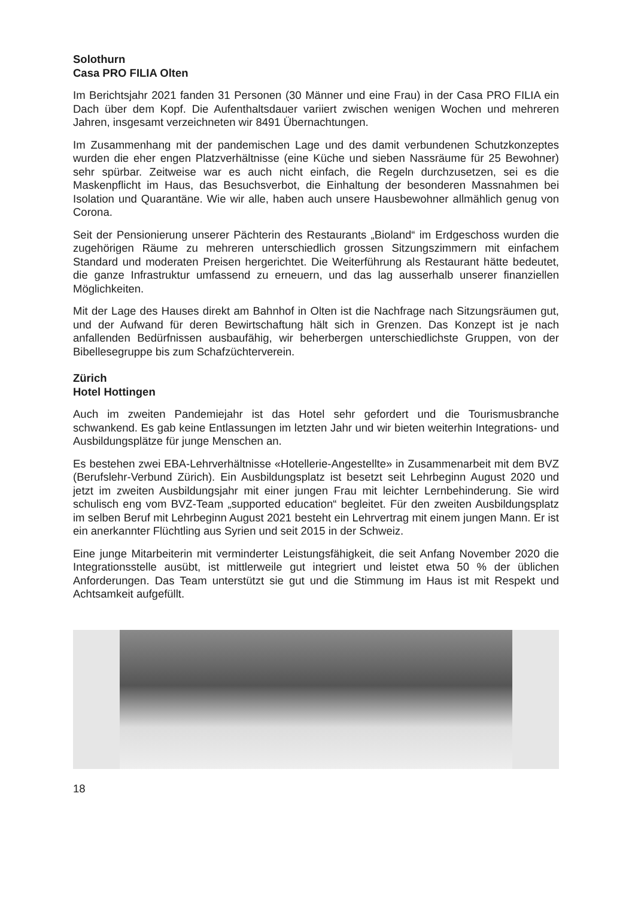Solothurn
Casa PRO FILIA Olten
Im Berichtsjahr 2021 fanden 31 Personen (30 Männer und eine Frau) in der Casa PRO FILIA ein Dach über dem Kopf. Die Aufenthaltsdauer variiert zwischen wenigen Wochen und mehreren Jahren, insgesamt verzeichneten wir 8491 Übernachtungen.
Im Zusammenhang mit der pandemischen Lage und des damit verbundenen Schutzkonzeptes wurden die eher engen Platzverhältnisse (eine Küche und sieben Nassräume für 25 Bewohner) sehr spürbar. Zeitweise war es auch nicht einfach, die Regeln durchzusetzen, sei es die Maskenpflicht im Haus, das Besuchsverbot, die Einhaltung der besonderen Massnahmen bei Isolation und Quarantäne. Wie wir alle, haben auch unsere Hausbewohner allmählich genug von Corona.
Seit der Pensionierung unserer Pächterin des Restaurants „Bioland“ im Erdgeschoss wurden die zugehörigen Räume zu mehreren unterschiedlich grossen Sitzungszimmern mit einfachem Standard und moderaten Preisen hergerichtet. Die Weiterführung als Restaurant hätte bedeutet, die ganze Infrastruktur umfassend zu erneuern, und das lag ausserhalb unserer finanziellen Möglichkeiten.
Mit der Lage des Hauses direkt am Bahnhof in Olten ist die Nachfrage nach Sitzungsräumen gut, und der Aufwand für deren Bewirtschaftung hält sich in Grenzen. Das Konzept ist je nach anfallenden Bedürfnissen ausbaufähig, wir beherbergen unterschiedlichste Gruppen, von der Bibellesegruppe bis zum Schafzüchterverein.
Zürich
Hotel Hottingen
Auch im zweiten Pandemiejahr ist das Hotel sehr gefordert und die Tourismusbranche schwankend. Es gab keine Entlassungen im letzten Jahr und wir bieten weiterhin Integrations- und Ausbildungsplätze für junge Menschen an.
Es bestehen zwei EBA-Lehrverhältnisse «Hotellerie-Angestellte» in Zusammenarbeit mit dem BVZ (Berufslehr-Verbund Zürich). Ein Ausbildungsplatz ist besetzt seit Lehrbeginn August 2020 und jetzt im zweiten Ausbildungsjahr mit einer jungen Frau mit leichter Lernbehinderung. Sie wird schulisch eng vom BVZ-Team „supported education“ begleitet. Für den zweiten Ausbildungsplatz im selben Beruf mit Lehrbeginn August 2021 besteht ein Lehrvertrag mit einem jungen Mann. Er ist ein anerkannter Flüchtling aus Syrien und seit 2015 in der Schweiz.
Eine junge Mitarbeiterin mit verminderter Leistungsfähigkeit, die seit Anfang November 2020 die Integrationsstelle ausübt, ist mittlerweile gut integriert und leistet etwa 50 % der üblichen Anforderungen. Das Team unterstützt sie gut und die Stimmung im Haus ist mit Respekt und Achtsamkeit aufgefüllt.
18